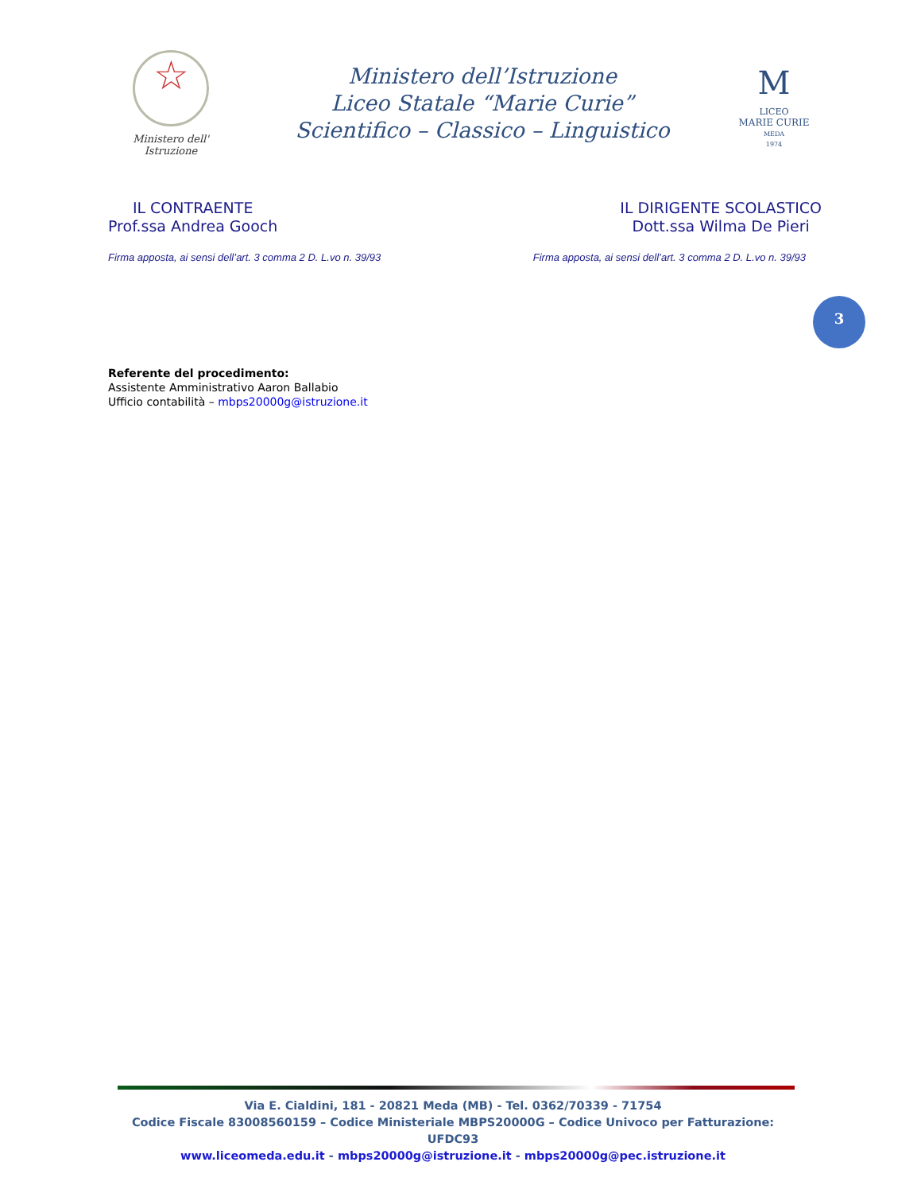☆
Ministero dell' Istruzione
Ministero dell’Istruzione
Liceo Statale “Marie Curie”
Scientifico – Classico – Linguistico
M
LICEO
MARIE CURIE
MEDA
1974
IL CONTRAENTE
Prof.ssa Andrea Gooch
IL DIRIGENTE SCOLASTICO
Dott.ssa Wilma De Pieri
Firma apposta, ai sensi dell’art. 3 comma 2 D. L.vo n. 39/93 Firma apposta, ai sensi dell’art. 3 comma 2 D. L.vo n. 39/93
3
Referente del procedimento:
Assistente Amministrativo Aaron Ballabio
Ufficio contabilità – mbps20000g@istruzione.it
Via E. Cialdini, 181 - 20821 Meda (MB) - Tel. 0362/70339 - 71754
Codice Fiscale 83008560159 – Codice Ministeriale MBPS20000G – Codice Univoco per Fatturazione: UFDC93
www.liceomeda.edu.it - mbps20000g@istruzione.it - mbps20000g@pec.istruzione.it